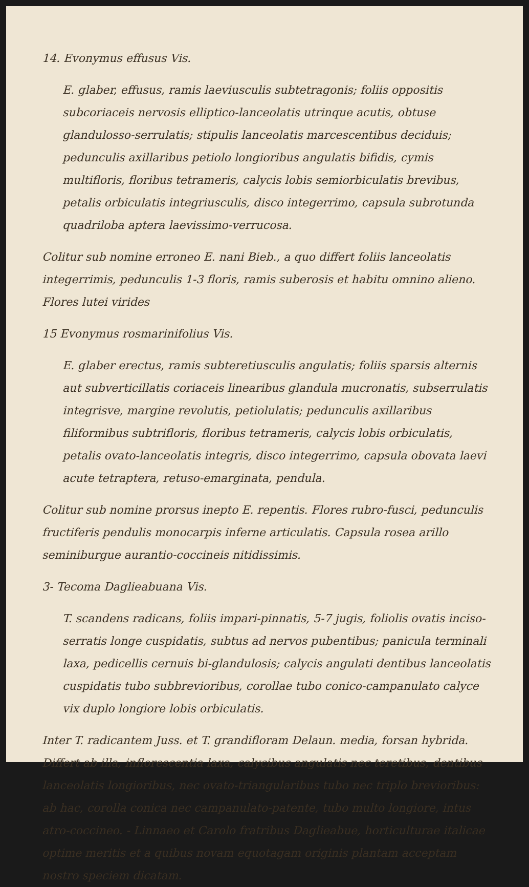14. Evonymus effusus Vis.
E. glaber, effusus, ramis laeviusculis subtetragonis; foliis oppositis subcoriaceis nervosis elliptico-lanceolatis utrinque acutis, obtuse glandulosso-serrulatis; stipulis lanceolatis marcescentibus deciduis; pedunculis axillaribus petiolo longioribus angulatis bifidis, cymis multifloris, floribus tetrameris, calycis lobis semiorbiculatis brevibus, petalis orbiculatis integriusculis, disco integerrimo, capsula subrotunda quadriloba aptera laevissimo-verrucosa.
Colitur sub nomine erroneo E. nani Bieb., a quo differt foliis lanceolatis integerrimis, pedunculis 1-3 floris, ramis suberosis et habitu omnino alieno. Flores lutei virides
15 Evonymus rosmarinifolius Vis.
E. glaber erectus, ramis subteretiusculis angulatis; foliis sparsis alternis aut subverticillatis coriaceis linearibus glandula mucronatis, subserrulatis integrisve, margine revolutis, petiolulatis; pedunculis axillaribus filiformibus subtrifloris, floribus tetrameris, calycis lobis orbiculatis, petalis ovato-lanceolatis integris, disco integerrimo, capsula obovata laevi acute tetraptera, retuso-emarginata, pendula.
Colitur sub nomine prorsus inepto E. repentis. Flores rubro-fusci, pedunculis fructiferis pendulis monocarpis inferne articulatis. Capsula rosea arillo seminiburgue aurantio-coccineis nitidissimis.
3- Tecoma Daglieabuana Vis.
T. scandens radicans, foliis impari-pinnatis, 5-7 jugis, foliolis ovatis inciso-serratis longe cuspidatis, subtus ad nervos pubentibus; panicula terminali laxa, pedicellis cernuis bi-glandulosis; calycis angulati dentibus lanceolatis cuspidatis tubo subbrevioribus, corollae tubo conico-campanulato calyce vix duplo longiore lobis orbiculatis.
Inter T. radicantem Juss. et T. grandifloram Delaun. media, forsan hybrida. Differt ab illa, inflorescentia laxa, calycibus angulatis nec teretibus, dentibus lanceolatis longioribus, nec ovato-triangularibus tubo nec triplo brevioribus: ab hac, corolla conica nec campanulato-patente, tubo multo longiore, intus atro-coccineo. - Linnaeo et Carolo fratribus Daglieabue, horticulturae italicae optime meritis et a quibus novam equotagam originis plantam acceptam nostro speciem dicatam.